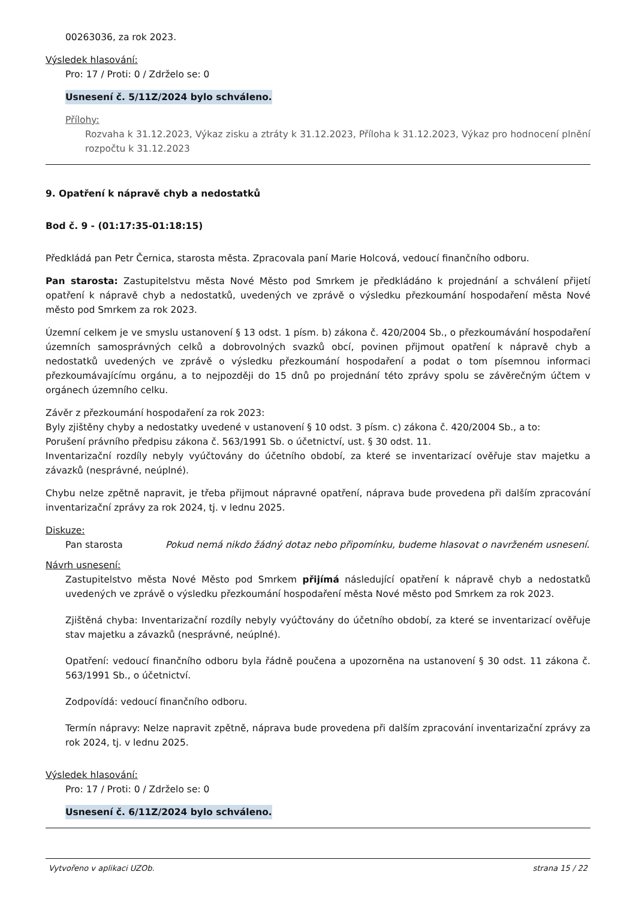00263036, za rok 2023.
Výsledek hlasování:
Pro: 17 / Proti: 0 / Zdrželo se: 0
Usnesení č. 5/11Z/2024 bylo schváleno.
Přílohy:
Rozvaha k 31.12.2023, Výkaz zisku a ztráty k 31.12.2023, Příloha k 31.12.2023, Výkaz pro hodnocení plnění rozpočtu k 31.12.2023
9. Opatření k nápravě chyb a nedostatků
Bod č. 9 - (01:17:35-01:18:15)
Předkládá pan Petr Černica, starosta města. Zpracovala paní Marie Holcová, vedoucí finančního odboru.
Pan starosta: Zastupitelstvu města Nové Město pod Smrkem je předkládáno k projednání a schválení přijetí opatření k nápravě chyb a nedostatků, uvedených ve zprávě o výsledku přezkoumání hospodaření města Nové město pod Smrkem za rok 2023.
Územní celkem je ve smyslu ustanovení § 13 odst. 1 písm. b) zákona č. 420/2004 Sb., o přezkoumávání hospodaření územních samosprávných celků a dobrovolných svazků obcí, povinen přijmout opatření k nápravě chyb a nedostatků uvedených ve zprávě o výsledku přezkoumání hospodaření a podat o tom písemnou informaci přezkoumávajícímu orgánu, a to nejpozději do 15 dnů po projednání této zprávy spolu se závěrečným účtem v orgánech územního celku.
Závěr z přezkoumání hospodaření za rok 2023:
Byly zjištěny chyby a nedostatky uvedené v ustanovení § 10 odst. 3 písm. c) zákona č. 420/2004 Sb., a to:
Porušení právního předpisu zákona č. 563/1991 Sb. o účetnictví, ust. § 30 odst. 11.
Inventarizační rozdíly nebyly vyúčtovány do účetního období, za které se inventarizací ověřuje stav majetku a závazků (nesprávné, neúplné).
Chybu nelze zpětně napravit, je třeba přijmout nápravné opatření, náprava bude provedena při dalším zpracování inventarizační zprávy za rok 2024, tj. v lednu 2025.
Diskuze:
Pan starosta Pokud nemá nikdo žádný dotaz nebo připomínku, budeme hlasovat o navrženém usnesení.
Návrh usnesení:
Zastupitelstvo města Nové Město pod Smrkem přijímá následující opatření k nápravě chyb a nedostatků uvedených ve zprávě o výsledku přezkoumání hospodaření města Nové město pod Smrkem za rok 2023.
Zjištěná chyba: Inventarizační rozdíly nebyly vyúčtovány do účetního období, za které se inventarizací ověřuje stav majetku a závazků (nesprávné, neúplné).
Opatření: vedoucí finančního odboru byla řádně poučena a upozorněna na ustanovení § 30 odst. 11 zákona č. 563/1991 Sb., o účetnictví.
Zodpovídá: vedoucí finančního odboru.
Termín nápravy: Nelze napravit zpětně, náprava bude provedena při dalším zpracování inventarizační zprávy za rok 2024, tj. v lednu 2025.
Výsledek hlasování:
Pro: 17 / Proti: 0 / Zdrželo se: 0
Usnesení č. 6/11Z/2024 bylo schváleno.
Vytvořeno v aplikaci UZOb. strana 15 / 22